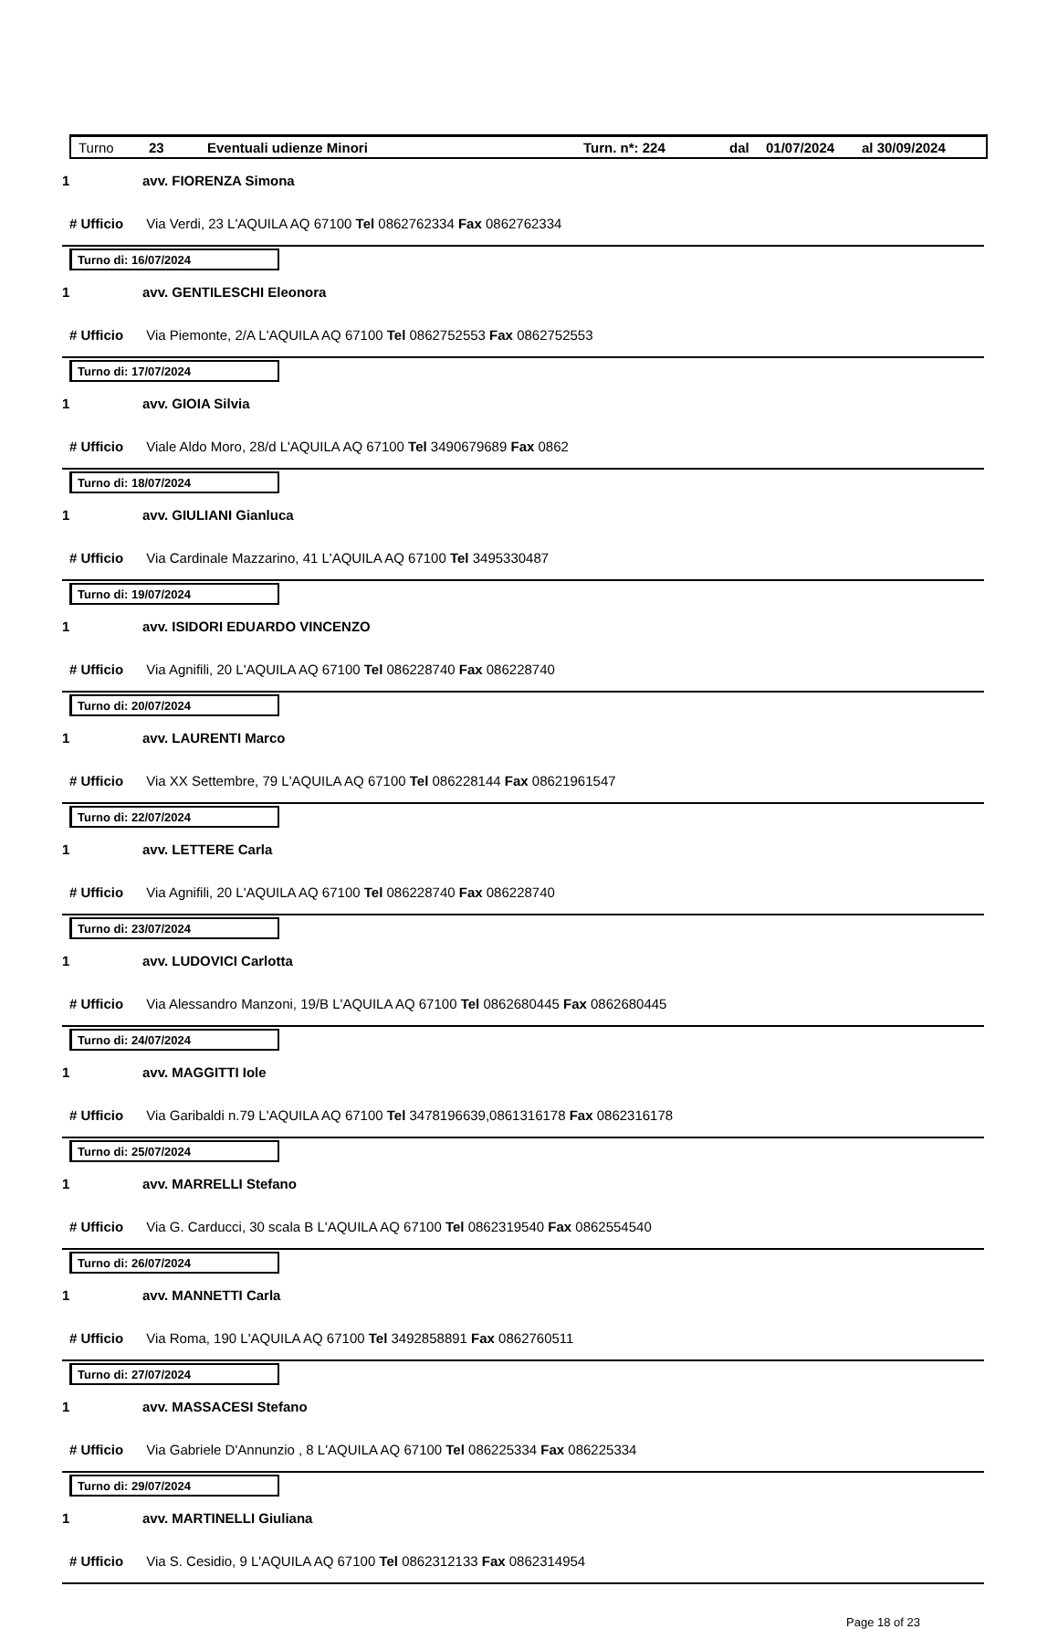Turno 23 Eventuali udienze Minori Turn. n*: 224 dal 01/07/2024 al 30/09/2024
1 avv. FIORENZA Simona
# Ufficio Via Verdi, 23 L'AQUILA AQ 67100 Tel 0862762334 Fax 0862762334
Turno di: 16/07/2024
1 avv. GENTILESCHI Eleonora
# Ufficio Via Piemonte, 2/A L'AQUILA AQ 67100 Tel 0862752553 Fax 0862752553
Turno di: 17/07/2024
1 avv. GIOIA Silvia
# Ufficio Viale Aldo Moro, 28/d L'AQUILA AQ 67100 Tel 3490679689 Fax 0862
Turno di: 18/07/2024
1 avv. GIULIANI Gianluca
# Ufficio Via Cardinale Mazzarino, 41 L'AQUILA AQ 67100 Tel 3495330487
Turno di: 19/07/2024
1 avv. ISIDORI EDUARDO VINCENZO
# Ufficio Via Agnifili, 20 L'AQUILA AQ 67100 Tel 086228740 Fax 086228740
Turno di: 20/07/2024
1 avv. LAURENTI Marco
# Ufficio Via XX Settembre, 79 L'AQUILA AQ 67100 Tel 086228144 Fax 08621961547
Turno di: 22/07/2024
1 avv. LETTERE Carla
# Ufficio Via Agnifili, 20 L'AQUILA AQ 67100 Tel 086228740 Fax 086228740
Turno di: 23/07/2024
1 avv. LUDOVICI Carlotta
# Ufficio Via Alessandro Manzoni, 19/B L'AQUILA AQ 67100 Tel 0862680445 Fax 0862680445
Turno di: 24/07/2024
1 avv. MAGGITTI Iole
# Ufficio Via Garibaldi n.79 L'AQUILA AQ 67100 Tel 3478196639,0861316178 Fax 0862316178
Turno di: 25/07/2024
1 avv. MARRELLI Stefano
# Ufficio Via G. Carducci, 30 scala B L'AQUILA AQ 67100 Tel 0862319540 Fax 0862554540
Turno di: 26/07/2024
1 avv. MANNETTI Carla
# Ufficio Via Roma, 190 L'AQUILA AQ 67100 Tel 3492858891 Fax 0862760511
Turno di: 27/07/2024
1 avv. MASSACESI Stefano
# Ufficio Via Gabriele D'Annunzio , 8 L'AQUILA AQ 67100 Tel 086225334 Fax 086225334
Turno di: 29/07/2024
1 avv. MARTINELLI Giuliana
# Ufficio Via S. Cesidio, 9 L'AQUILA AQ 67100 Tel 0862312133 Fax 0862314954
Page 18 of 23